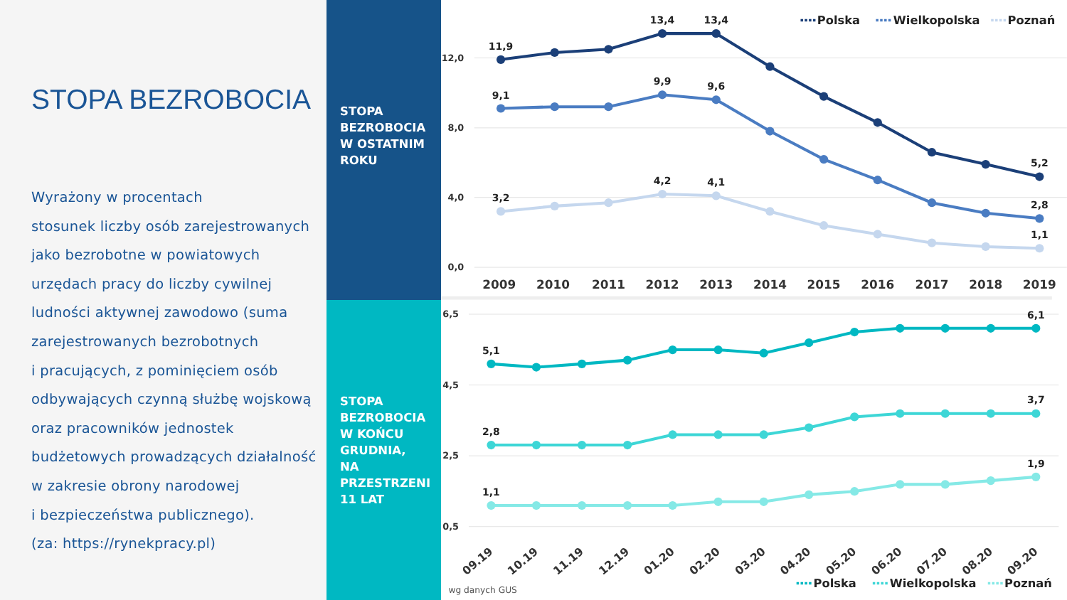STOPA BEZROBOCIA
Wyrażony w procentach
stosunek liczby osób zarejestrowanych
jako bezrobotne w powiatowych
urzędach pracy do liczby cywilnej
ludności aktywnej zawodowo (suma
zarejestrowanych bezrobotnych
i pracujących, z pominięciem osób
odbywających czynną służbę wojskową
oraz pracowników jednostek
budżetowych prowadzących działalność
w zakresie obrony narodowej
i bezpieczeństwa publicznego).
(za: https://rynekpracy.pl)
STOPA
BEZROBOCIA
W OSTATNIM
ROKU
STOPA
BEZROBOCIA
W KOŃCU
GRUDNIA,
NA
PRZESTRZENI
11 LAT
12,0
8,0
4,0
0,0
11,9
13,4
13,4
5,2
9,1
9,9
9,6
2,8
3,2
4,2
4,1
1,1
2009
2010
2011
2012
2013
2014
2015
2016
2017
2018
2019
Polska
Wielkopolska
Poznań
6,5
4,5
2,5
0,5
5,1
6,1
2,8
3,7
1,1
1,9
09.19
10.19
11.19
12.19
01.20
02.20
03.20
04.20
05.20
06.20
07.20
08.20
09.20
wg danych GUS
Polska
Wielkopolska
Poznań